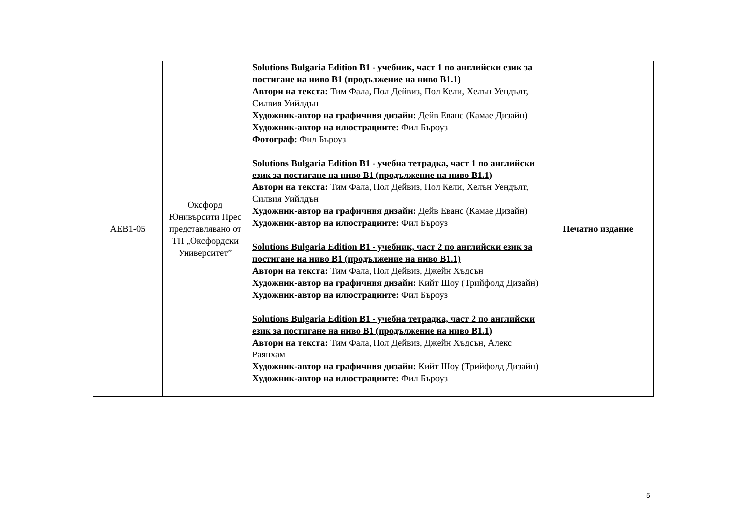| AEB1-05 | Оксфорд Юнивърсити Прес представлявано от ТП „Оксфордски Университет” | Solutions Bulgaria Edition B1 - учебник, част 1 по английски език за постигане на ниво В1 (продължение на ниво В1.1) Автори на текста: Тим Фала, Пол Дейвиз, Пол Кели, Хелън Уендълт, Силвия Уийлдън Художник-автор на графичния дизайн: Дейв Еванс (Камае Дизайн) Художник-автор на илюстрациите: Фил Бъроуз Фотограф: Фил Бъроуз Solutions Bulgaria Edition B1 - учебна тетрадка, част 1 по английски език за постигане на ниво В1 (продължение на ниво В1.1) Автори на текста: Тим Фала, Пол Дейвиз, Пол Кели, Хелън Уендълт, Силвия Уийлдън Художник-автор на графичния дизайн: Дейв Еванс (Камае Дизайн) Художник-автор на илюстрациите: Фил Бъроуз Solutions Bulgaria Edition B1 - учебник, част 2 по английски език за постигане на ниво В1 (продължение на ниво В1.1) Автори на текста: Тим Фала, Пол Дейвиз, Джейн Хъдсън Художник-автор на графичния дизайн: Кийт Шоу (Трийфолд Дизайн) Художник-автор на илюстрациите: Фил Бъроуз Solutions Bulgaria Edition B1 - учебна тетрадка, част 2 по английски език за постигане на ниво В1 (продължение на ниво В1.1) Автори на текста: Тим Фала, Пол Дейвиз, Джейн Хъдсън, Алекс Раянхам Художник-автор на графичния дизайн: Кийт Шоу (Трийфолд Дизайн) Художник-автор на илюстрациите: Фил Бъроуз | Печатно издание |
5